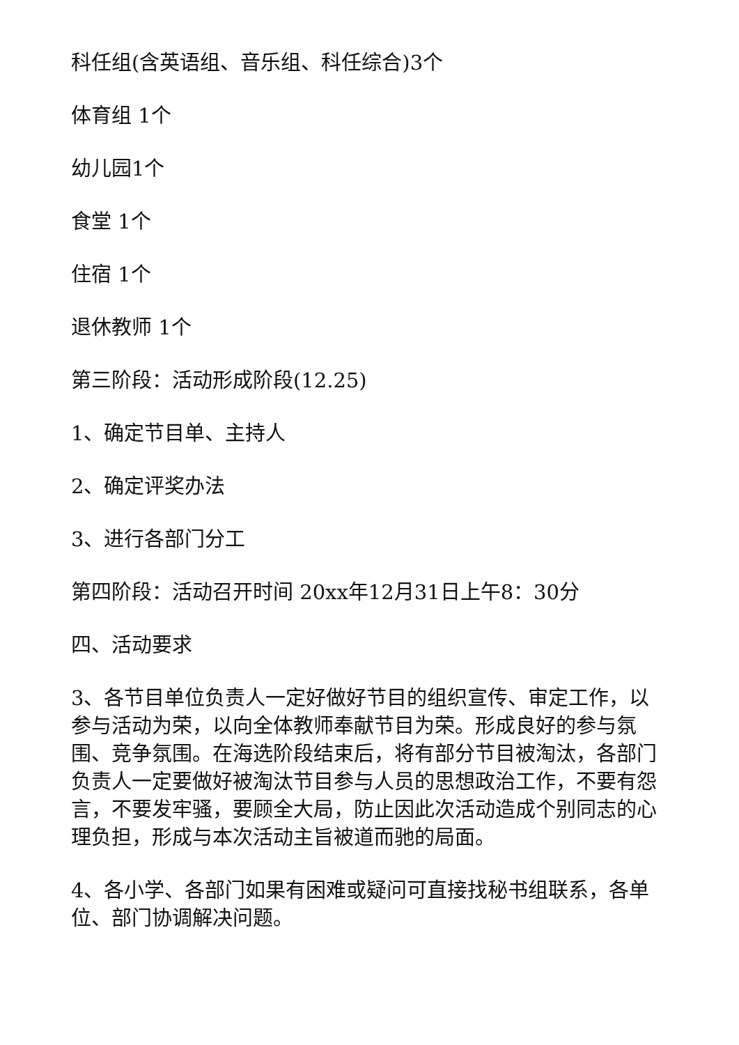科任组(含英语组、音乐组、科任综合)3个
体育组 1个
幼儿园1个
食堂 1个
住宿 1个
退休教师 1个
第三阶段：活动形成阶段(12.25)
1、确定节目单、主持人
2、确定评奖办法
3、进行各部门分工
第四阶段：活动召开时间 20xx年12月31日上午8：30分
四、活动要求
3、各节目单位负责人一定好做好节目的组织宣传、审定工作，以参与活动为荣，以向全体教师奉献节目为荣。形成良好的参与氛围、竞争氛围。在海选阶段结束后，将有部分节目被淘汰，各部门负责人一定要做好被淘汰节目参与人员的思想政治工作，不要有怨言，不要发牢骚，要顾全大局，防止因此次活动造成个别同志的心理负担，形成与本次活动主旨被道而驰的局面。
4、各小学、各部门如果有困难或疑问可直接找秘书组联系，各单位、部门协调解决问题。